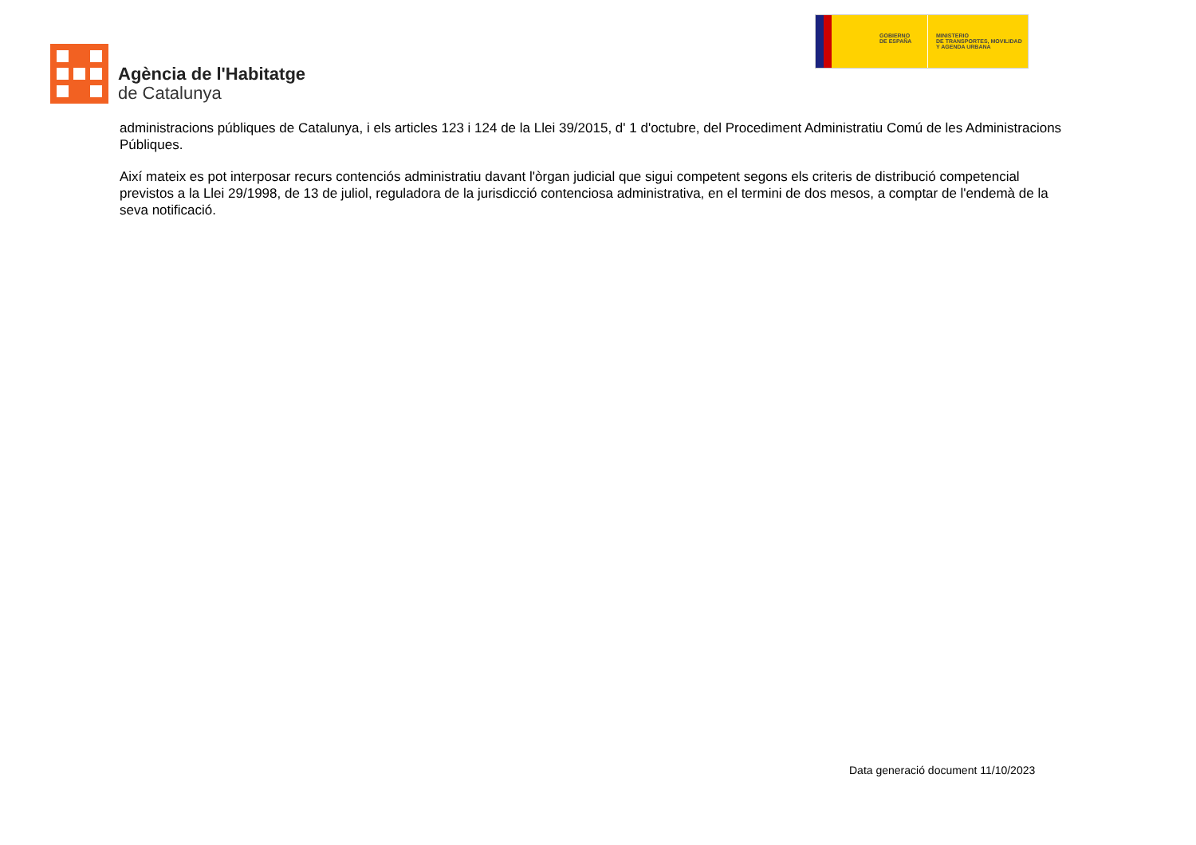Agència de l'Habitatge
de Catalunya
GOBIERNO
DE ESPAÑA
MINISTERIO
DE TRANSPORTES, MOVILIDAD
Y AGENDA URBANA
administracions públiques de Catalunya, i els articles 123 i 124 de la Llei 39/2015, d' 1 d'octubre, del Procediment Administratiu Comú de les Administracions Públiques.
Així mateix es pot interposar recurs contenciós administratiu davant l'òrgan judicial que sigui competent segons els criteris de distribució competencial previstos a la Llei 29/1998, de 13 de juliol, reguladora de la jurisdicció contenciosa administrativa, en el termini de dos mesos, a comptar de l'endemà de la seva notificació.
Data generació document 11/10/2023